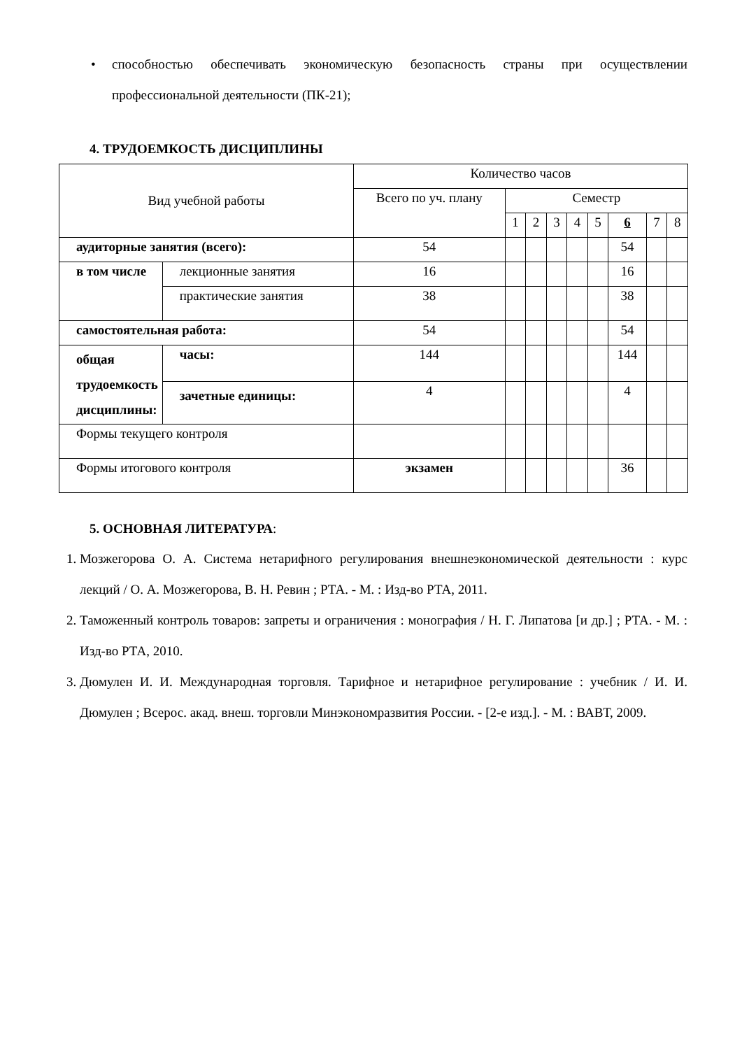• способностью обеспечивать экономическую безопасность страны при осуществлении профессиональной деятельности (ПК-21);
4. ТРУДОЕМКОСТЬ ДИСЦИПЛИНЫ
| Вид учебной работы | | Количество часов | | | | | | | | |
| | | Всего по уч. плану | Семестр | | | | | | | |
| | | | 1 | 2 | 3 | 4 | 5 | 6 | 7 | 8 |
| аудиторные занятия (всего): | | 54 | | | | | | 54 | | |
| в том числе | лекционные занятия | 16 | | | | | | 16 | | |
| | практические занятия | 38 | | | | | | 38 | | |
| самостоятельная работа: | | 54 | | | | | | 54 | | |
| общая трудоемкость дисциплины: | часы: | 144 | | | | | | 144 | | |
| | зачетные единицы: | 4 | | | | | | 4 | | |
| Формы текущего контроля | | | | | | | | | | |
| Формы итогового контроля | | экзамен | | | | | | 36 | | |
5. ОСНОВНАЯ ЛИТЕРАТУРА:
1. Мозжегорова О. А. Система нетарифного регулирования внешнеэкономической деятельности : курс лекций / О. А. Мозжегорова, В. Н. Ревин ; РТА. - М. : Изд-во РТА, 2011.
2. Таможенный контроль товаров: запреты и ограничения : монография / Н. Г. Липатова [и др.] ; РТА. - М. : Изд-во РТА, 2010.
3. Дюмулен И. И. Международная торговля. Тарифное и нетарифное регулирование : учебник / И. И. Дюмулен ; Всерос. акад. внеш. торговли Минэкономразвития России. - [2-е изд.]. - М. : ВАВТ, 2009.